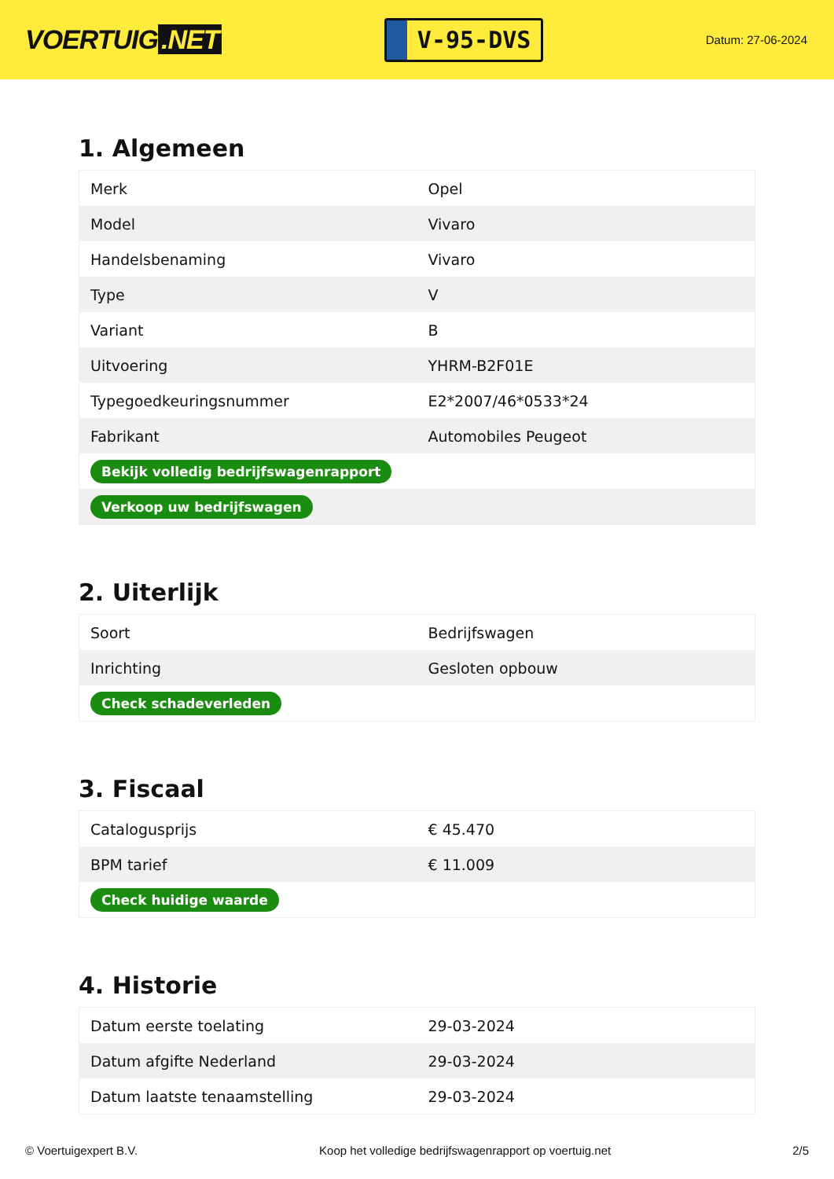VOERTUIG.NET
V-95-DVS
Datum: 27-06-2024
1. Algemeen
| Merk | Opel |
| Model | Vivaro |
| Handelsbenaming | Vivaro |
| Type | V |
| Variant | B |
| Uitvoering | YHRM-B2F01E |
| Typegoedkeuringsnummer | E2*2007/46*0533*24 |
| Fabrikant | Automobiles Peugeot |
| Bekijk volledig bedrijfswagenrapport | |
| Verkoop uw bedrijfswagen | |
2. Uiterlijk
| Soort | Bedrijfswagen |
| Inrichting | Gesloten opbouw |
| Check schadeverleden | |
3. Fiscaal
| Catalogusprijs | € 45.470 |
| BPM tarief | € 11.009 |
| Check huidige waarde | |
4. Historie
| Datum eerste toelating | 29-03-2024 |
| Datum afgifte Nederland | 29-03-2024 |
| Datum laatste tenaamstelling | 29-03-2024 |
© Voertuigexpert B.V. Koop het volledige bedrijfswagenrapport op voertuig.net 2/5